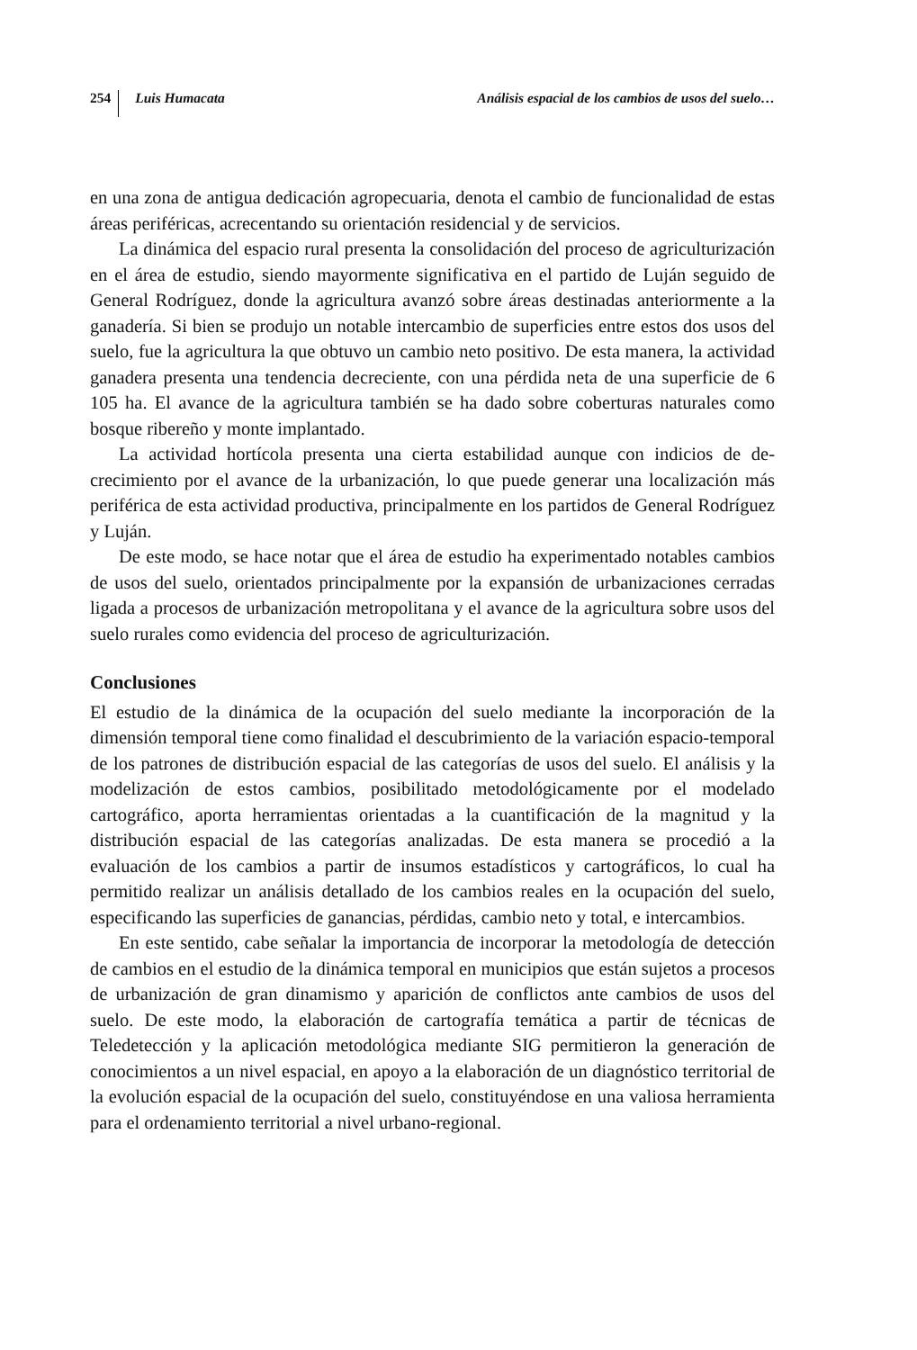254 Luis Humacata Análisis espacial de los cambios de usos del suelo…
en una zona de antigua dedicación agropecuaria, denota el cambio de funcionalidad de estas áreas periféricas, acrecentando su orientación residencial y de servicios.
La dinámica del espacio rural presenta la consolidación del proceso de agricultu­rización en el área de estudio, siendo mayormente significativa en el partido de Luján seguido de General Rodríguez, donde la agricultura avanzó sobre áreas destinadas anteriormente a la ganadería. Si bien se produjo un notable intercambio de superficies entre estos dos usos del suelo, fue la agricultura la que obtuvo un cambio neto posi­tivo. De esta manera, la actividad ganadera presenta una tendencia decreciente, con una pérdida neta de una superficie de 6 105 ha. El avance de la agricultura también se ha dado sobre coberturas naturales como bosque ribereño y monte implantado.
La actividad hortícola presenta una cierta estabilidad aunque con indicios de de­crecimiento por el avance de la urbanización, lo que puede generar una localización más periférica de esta actividad productiva, principalmente en los partidos de General Rodríguez y Luján.
De este modo, se hace notar que el área de estudio ha experimentado notables cambios de usos del suelo, orientados principalmente por la expansión de urbaniza­ciones cerradas ligada a procesos de urbanización metropolitana y el avance de la agricultura sobre usos del suelo rurales como evidencia del proceso de agriculturización.
Conclusiones
El estudio de la dinámica de la ocupación del suelo mediante la incorporación de la dimensión temporal tiene como finalidad el descubrimiento de la variación espacio-temporal de los patrones de distribución espacial de las categorías de usos del suelo. El análisis y la modelización de estos cambios, posibilitado metodológicamente por el modelado cartográfico, aporta herramientas orientadas a la cuantificación de la magnitud y la distribución espacial de las categorías analizadas. De esta manera se procedió a la evaluación de los cambios a partir de insumos estadísticos y cartográfi­cos, lo cual ha permitido realizar un análisis detallado de los cambios reales en la ocupación del suelo, especificando las superficies de ganancias, pérdidas, cambio neto y total, e intercambios.
En este sentido, cabe señalar la importancia de incorporar la metodología de de­tección de cambios en el estudio de la dinámica temporal en municipios que están sujetos a procesos de urbanización de gran dinamismo y aparición de conflictos ante cambios de usos del suelo. De este modo, la elaboración de cartografía temática a partir de técnicas de Teledetección y la aplicación metodológica mediante SIG per­mitieron la generación de conocimientos a un nivel espacial, en apoyo a la elabora­ción de un diagnóstico territorial de la evolución espacial de la ocupación del suelo, constituyéndose en una valiosa herramienta para el ordenamiento territorial a nivel urbano-regional.